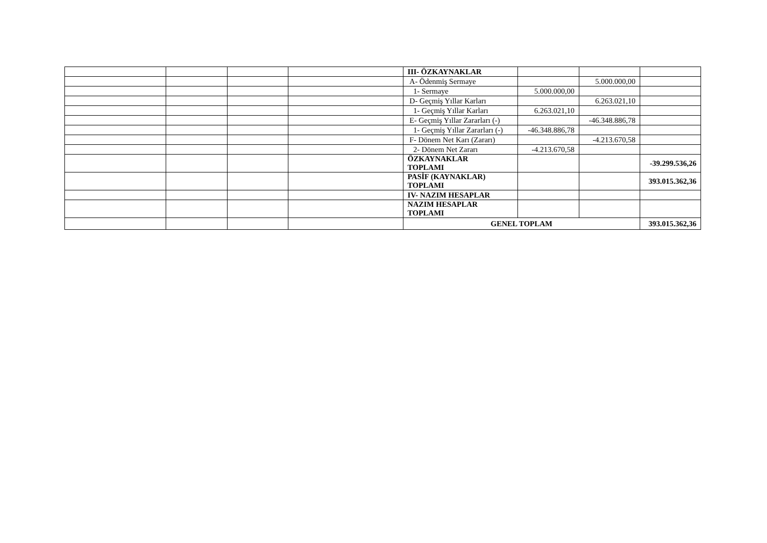| | | | | III- ÖZKAYNAKLAR | | | |
| | | | | A- Ödenmiş Sermaye | | 5.000.000,00 | |
| | | | | 1- Sermaye | 5.000.000,00 | | |
| | | | | D- Geçmiş Yıllar Karları | | 6.263.021,10 | |
| | | | | 1- Geçmiş Yıllar Karları | 6.263.021,10 | | |
| | | | | E- Geçmiş Yıllar Zararları (-) | | -46.348.886,78 | |
| | | | | 1- Geçmiş Yıllar Zararları (-) | -46.348.886,78 | | |
| | | | | F- Dönem Net Karı (Zararı) | | -4.213.670,58 | |
| | | | | 2- Dönem Net Zararı | -4.213.670,58 | | |
| | | | | ÖZKAYNAKLAR TOPLAMI | | | -39.299.536,26 |
| | | | | PASİF (KAYNAKLAR) TOPLAMI | | | 393.015.362,36 |
| | | | | IV- NAZIM HESAPLAR | | | |
| | | | | NAZIM HESAPLAR TOPLAMI | | | |
| | | | | GENEL TOPLAM | | | 393.015.362,36 |